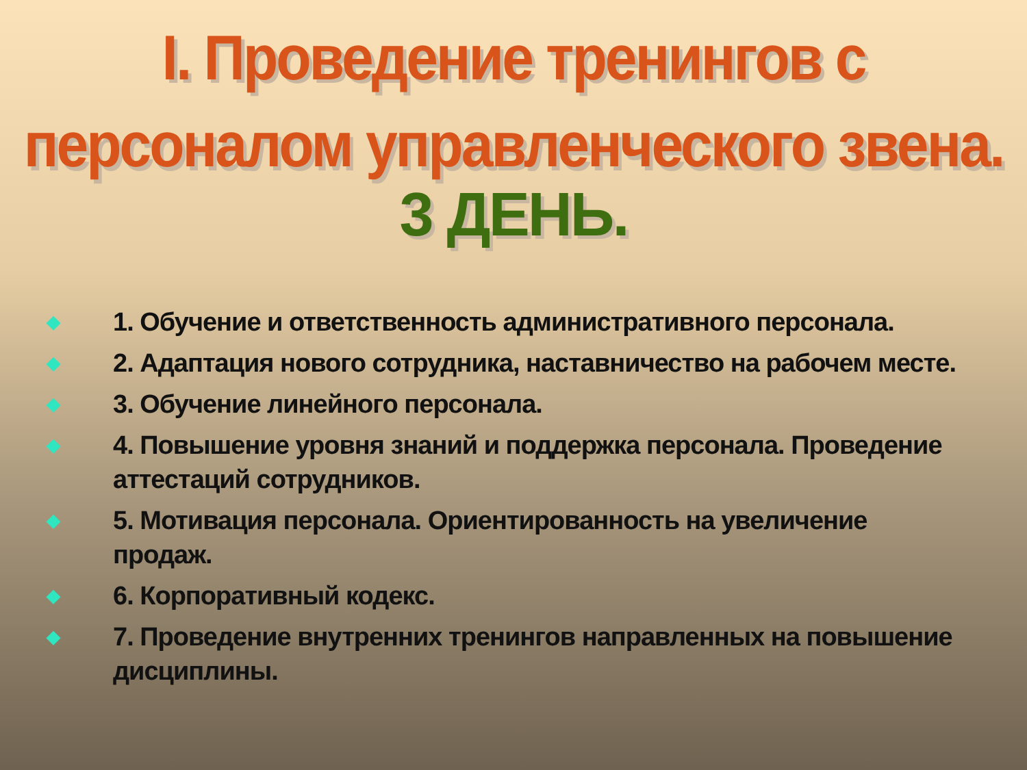I. Проведение тренингов с персоналом управленческого звена.
3 ДЕНЬ.
◆ 1. Обучение и ответственность административного персонала.
◆ 2. Адаптация нового сотрудника, наставничество на рабочем месте.
◆ 3. Обучение линейного персонала.
◆ 4. Повышение уровня знаний и поддержка персонала. Проведение аттестаций сотрудников.
◆ 5. Мотивация персонала. Ориентированность на увеличение продаж.
◆ 6. Корпоративный кодекс.
◆ 7. Проведение внутренних тренингов направленных на повышение дисциплины.